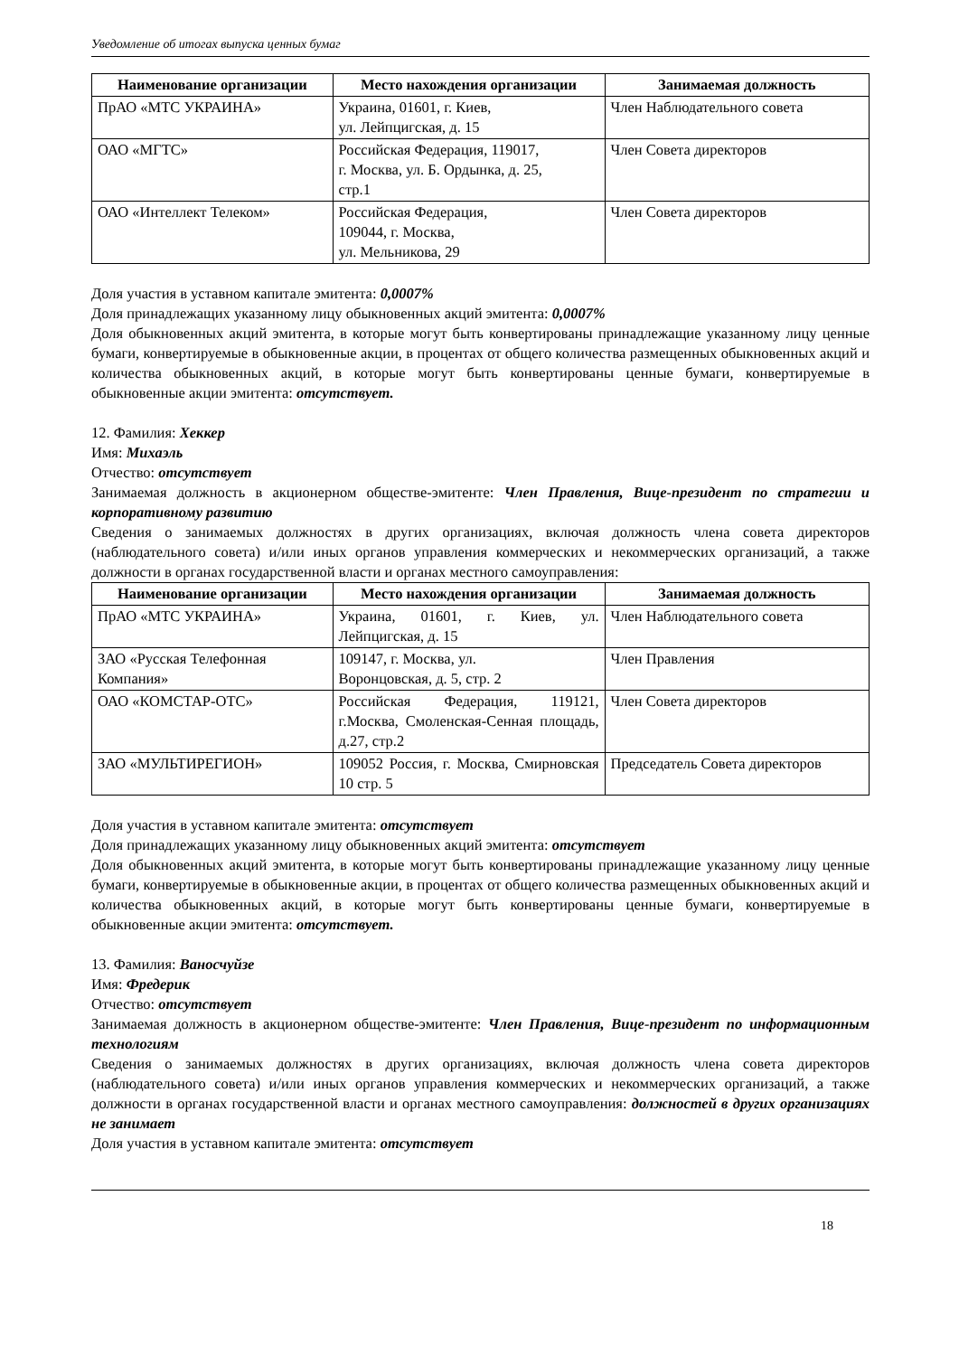Уведомление об итогах выпуска ценных бумаг
| Наименование организации | Место нахождения организации | Занимаемая должность |
| --- | --- | --- |
| ПрАО «МТС УКРАИНА» | Украина, 01601, г. Киев, ул. Лейпцигская, д. 15 | Член Наблюдательного совета |
| ОАО «МГТС» | Российская Федерация, 119017, г. Москва, ул. Б. Ордынка, д. 25, стр.1 | Член Совета директоров |
| ОАО «Интеллект Телеком» | Российская Федерация, 109044, г. Москва, ул. Мельникова, 29 | Член Совета директоров |
Доля участия в уставном капитале эмитента: 0,0007%
Доля принадлежащих указанному лицу обыкновенных акций эмитента: 0,0007%
Доля обыкновенных акций эмитента, в которые могут быть конвертированы принадлежащие указанному лицу ценные бумаги, конвертируемые в обыкновенные акции, в процентах от общего количества размещенных обыкновенных акций и количества обыкновенных акций, в которые могут быть конвертированы ценные бумаги, конвертируемые в обыкновенные акции эмитента: отсутствует.
12. Фамилия: Хеккер
Имя: Михаэль
Отчество: отсутствует
Занимаемая должность в акционерном обществе-эмитенте: Член Правления, Вице-президент по стратегии и корпоративному развитию
Сведения о занимаемых должностях в других организациях, включая должность члена совета директоров (наблюдательного совета) и/или иных органов управления коммерческих и некоммерческих организаций, а также должности в органах государственной власти и органах местного самоуправления:
| Наименование организации | Место нахождения организации | Занимаемая должность |
| --- | --- | --- |
| ПрАО «МТС УКРАИНА» | Украина, 01601, г. Киев, ул. Лейпцигская, д. 15 | Член Наблюдательного совета |
| ЗАО «Русская Телефонная Компания» | 109147, г. Москва, ул. Воронцовская, д. 5, стр. 2 | Член Правления |
| ОАО «КОМСТАР-ОТС» | Российская Федерация, 119121, г.Москва, Смоленская-Сенная площадь, д.27, стр.2 | Член Совета директоров |
| ЗАО «МУЛЬТИРЕГИОН» | 109052 Россия, г. Москва, Смирновская 10 стр. 5 | Председатель Совета директоров |
Доля участия в уставном капитале эмитента: отсутствует
Доля принадлежащих указанному лицу обыкновенных акций эмитента: отсутствует
Доля обыкновенных акций эмитента, в которые могут быть конвертированы принадлежащие указанному лицу ценные бумаги, конвертируемые в обыкновенные акции, в процентах от общего количества размещенных обыкновенных акций и количества обыкновенных акций, в которые могут быть конвертированы ценные бумаги, конвертируемые в обыкновенные акции эмитента: отсутствует.
13. Фамилия: Ваносчуйзе
Имя: Фредерик
Отчество: отсутствует
Занимаемая должность в акционерном обществе-эмитенте: Член Правления, Вице-президент по информационным технологиям
Сведения о занимаемых должностях в других организациях, включая должность члена совета директоров (наблюдательного совета) и/или иных органов управления коммерческих и некоммерческих организаций, а также должности в органах государственной власти и органах местного самоуправления: должностей в других организациях не занимает
Доля участия в уставном капитале эмитента: отсутствует
18